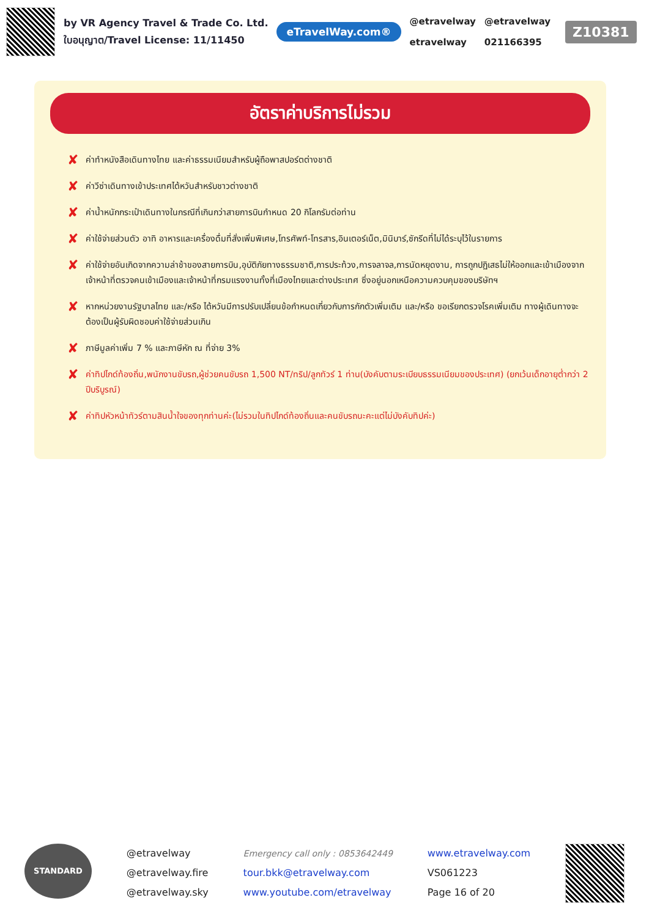by VR Agency Travel & Trade Co. Ltd.
ใบอนุญาต/Travel License: 11/11450
eTravelWay.com®
@etravelway
etravelway
@etravelway
021166395
Z10381
อัตราค่าบริการไม่รวม
✘ ค่าทำหนังสือเดินทางไทย และค่าธรรมเนียมสำหรับผู้ถือพาสปอร์ตต่างชาติ
✘ ค่าวีซ่าเดินทางเข้าประเทศไต้หวันสำหรับชาวต่างชาติ
✘ ค่าน้ำหนักกระเป๋าเดินทางในกรณีที่เกินกว่าสายการบินกำหนด 20 กิโลกรัมต่อท่าน
✘ ค่าใช้จ่ายส่วนตัว อาทิ อาหารและเครื่องดื่มที่สั่งเพิ่มพิเศษ,โทรศัพท์-โทรสาร,อินเตอร์เน็ต,มินิบาร์,ซักรีดที่ไม่ได้ระบุไว้ในรายการ
✘ ค่าใช้จ่ายอันเกิดจากความล่าช้าของสายการบิน,อุบัติภัยทางธรรมชาติ,การประท้วง,การจลาจล,การนัดหยุดงาน, การถูกปฏิเสธไม่ให้ออกและเข้าเมืองจากเจ้าหน้าที่ตรวจคนเข้าเมืองและเจ้าหน้าที่กรมแรงงานทั้งที่เมืองไทยและต่างประเทศ ซึ่งอยู่นอกเหนือความควบคุมของบริษัทฯ
✘ หากหน่วยงานรัฐบาลไทย และ/หรือ ไต้หวันมีการปรับเปลี่ยนข้อกำหนดเกี่ยวกับการกักตัวเพิ่มเติม และ/หรือ ขอเรียกตรวจโรคเพิ่มเติม ทางผู้เดินทางจะต้องเป็นผู้รับผิดชอบค่าใช้จ่ายส่วนเกิน
✘ ภาษีมูลค่าเพิ่ม 7 % และภาษีหัก ณ ที่จ่าย 3%
✘ ค่าทิปไกด์ท้องถิ่น,พนักงานขับรถ,ผู้ช่วยคนขับรถ 1,500 NT/ทริป/ลูกทัวร์ 1 ท่าน(บังคับตามระเบียบธรรมเนียมของประเทศ) (ยกเว้นเด็กอายุต่ำกว่า 2 ปีบริบูรณ์)
✘ ค่าทิปหัวหน้าทัวร์ตามสินน้ำใจของทุกท่านค่ะ(ไม่รวมในทิปไกด์ท้องถิ่นและคนขับรถนะคะแต่ไม่บังคับทิปค่ะ)
STANDARD
@etravelway
@etravelway.fire
@etravelway.sky
Emergency call only : 0853642449
tour.bkk@etravelway.com
www.youtube.com/etravelway
www.etravelway.com
VS061223
Page 16 of 20